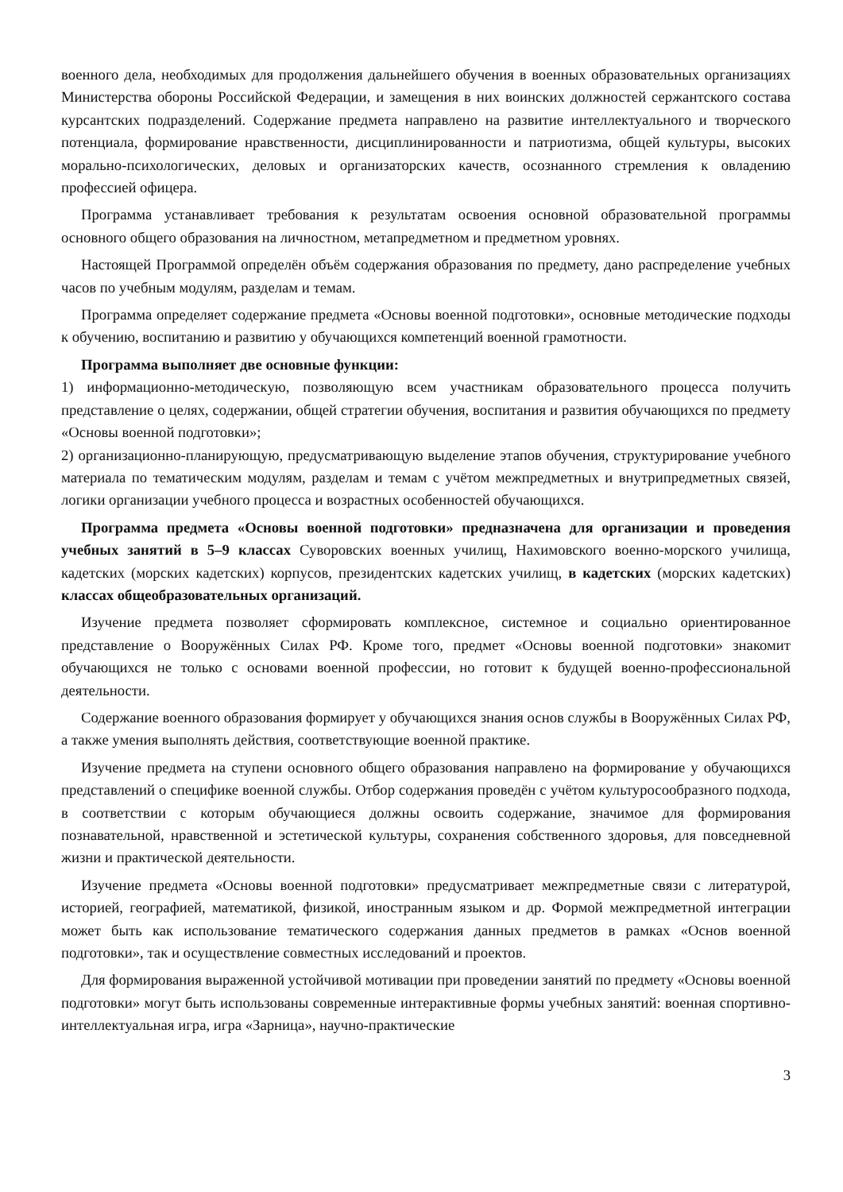военного дела, необходимых для продолжения дальнейшего обучения в военных образовательных организациях Министерства обороны Российской Федерации, и замещения в них воинских должностей сержантского состава курсантских подразделений. Содержание предмета направлено на развитие интеллектуального и творческого потенциала, формирование нравственности, дисциплинированности и патриотизма, общей культуры, высоких морально-психологических, деловых и организаторских качеств, осознанного стремления к овладению профессией офицера.
Программа устанавливает требования к результатам освоения основной образовательной программы основного общего образования на личностном, метапредметном и предметном уровнях.
Настоящей Программой определён объём содержания образования по предмету, дано распределение учебных часов по учебным модулям, разделам и темам.
Программа определяет содержание предмета «Основы военной подготовки», основные методические подходы к обучению, воспитанию и развитию у обучающихся компетенций военной грамотности.
Программа выполняет две основные функции:
1) информационно-методическую, позволяющую всем участникам образовательного процесса получить представление о целях, содержании, общей стратегии обучения, воспитания и развития обучающихся по предмету «Основы военной подготовки»;
2) организационно-планирующую, предусматривающую выделение этапов обучения, структурирование учебного материала по тематическим модулям, разделам и темам с учётом межпредметных и внутрипредметных связей, логики организации учебного процесса и возрастных особенностей обучающихся.
Программа предмета «Основы военной подготовки» предназначена для организации и проведения учебных занятий в 5–9 классах Суворовских военных училищ, Нахимовского военно-морского училища, кадетских (морских кадетских) корпусов, президентских кадетских училищ, в кадетских (морских кадетских) классах общеобразовательных организаций.
Изучение предмета позволяет сформировать комплексное, системное и социально ориентированное представление о Вооружённых Силах РФ. Кроме того, предмет «Основы военной подготовки» знакомит обучающихся не только с основами военной профессии, но готовит к будущей военно-профессиональной деятельности.
Содержание военного образования формирует у обучающихся знания основ службы в Вооружённых Силах РФ, а также умения выполнять действия, соответствующие военной практике.
Изучение предмета на ступени основного общего образования направлено на формирование у обучающихся представлений о специфике военной службы. Отбор содержания проведён с учётом культуросообразного подхода, в соответствии с которым обучающиеся должны освоить содержание, значимое для формирования познавательной, нравственной и эстетической культуры, сохранения собственного здоровья, для повседневной жизни и практической деятельности.
Изучение предмета «Основы военной подготовки» предусматривает межпредметные связи с литературой, историей, географией, математикой, физикой, иностранным языком и др. Формой межпредметной интеграции может быть как использование тематического содержания данных предметов в рамках «Основ военной подготовки», так и осуществление совместных исследований и проектов.
Для формирования выраженной устойчивой мотивации при проведении занятий по предмету «Основы военной подготовки» могут быть использованы современные интерактивные формы учебных занятий: военная спортивно-интеллектуальная игра, игра «Зарница», научно-практические
3